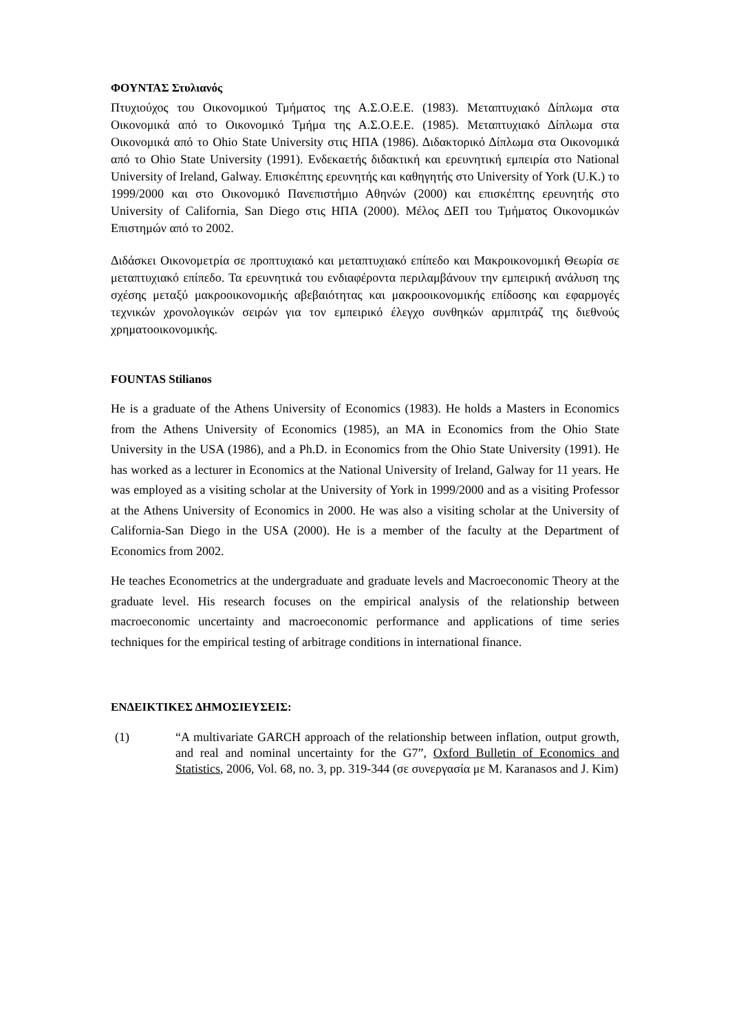ΦΟΥΝΤΑΣ Στυλιανός
Πτυχιούχος του Οικονομικού Τμήματος της Α.Σ.Ο.Ε.Ε. (1983). Μεταπτυχιακό Δίπλωμα στα Οικονομικά από το Οικονομικό Τμήμα της Α.Σ.Ο.Ε.Ε. (1985). Μεταπτυχιακό Δίπλωμα στα Οικονομικά από το Ohio State University στις ΗΠΑ (1986). Διδακτορικό Δίπλωμα στα Οικονομικά από το Ohio State University (1991). Ενδεκαετής διδακτική και ερευνητική εμπειρία στο National University of Ireland, Galway. Επισκέπτης ερευνητής και καθηγητής στο University of York (U.K.) το 1999/2000 και στο Οικονομικό Πανεπιστήμιο Αθηνών (2000) και επισκέπτης ερευνητής στο University of California, San Diego στις ΗΠΑ (2000). Μέλος ΔΕΠ του Τμήματος Οικονομικών Επιστημών από το 2002.
Διδάσκει Οικονομετρία σε προπτυχιακό και μεταπτυχιακό επίπεδο και Μακροικονομική Θεωρία σε μεταπτυχιακό επίπεδο. Τα ερευνητικά του ενδιαφέροντα περιλαμβάνουν την εμπειρική ανάλυση της σχέσης μεταξύ μακροοικονομικής αβεβαιότητας και μακροοικονομικής επίδοσης και εφαρμογές τεχνικών χρονολογικών σειρών για τον εμπειρικό έλεγχο συνθηκών αρμπιτράζ της διεθνούς χρηματοοικονομικής.
FOUNTAS Stilianos
He is a graduate of the Athens University of Economics (1983). He holds a Masters in Economics from the Athens University of Economics (1985), an MA in Economics from the Ohio State University in the USA (1986), and a Ph.D. in Economics from the Ohio State University (1991). He has worked as a lecturer in Economics at the National University of Ireland, Galway for 11 years. He was employed as a visiting scholar at the University of York in 1999/2000 and as a visiting Professor at the Athens University of Economics in 2000. He was also a visiting scholar at the University of California-San Diego in the USA (2000). He is a member of the faculty at the Department of Economics from 2002.
He teaches Econometrics at the undergraduate and graduate levels and Macroeconomic Theory at the graduate level. His research focuses on the empirical analysis of the relationship between macroeconomic uncertainty and macroeconomic performance and applications of time series techniques for the empirical testing of arbitrage conditions in international finance.
ΕΝΔΕΙΚΤΙΚΕΣ ΔΗΜΟΣΙΕΥΣΕΙΣ:
(1) “A multivariate GARCH approach of the relationship between inflation, output growth, and real and nominal uncertainty for the G7”, Oxford Bulletin of Economics and Statistics, 2006, Vol. 68, no. 3, pp. 319-344 (σε συνεργασία με M. Karanasos and J. Kim)